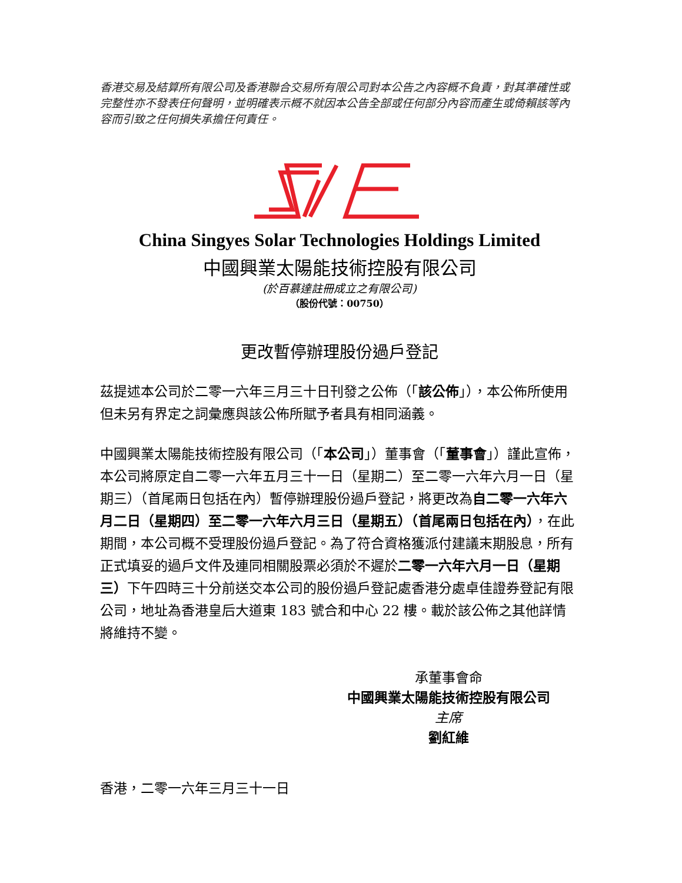香港交易及結算所有限公司及香港聯合交易所有限公司對本公告之內容概不負責，對其準確性或完整性亦不發表任何聲明，並明確表示概不就因本公告全部或任何部分內容而產生或倚賴該等內容而引致之任何損失承擔任何責任。
China Singyes Solar Technologies Holdings Limited
中國興業太陽能技術控股有限公司
(於百慕達註冊成立之有限公司)
（股份代號：00750）
更改暫停辦理股份過戶登記
茲提述本公司於二零一六年三月三十日刊發之公佈（「該公佈」），本公佈所使用但未另有界定之詞彙應與該公佈所賦予者具有相同涵義。
中國興業太陽能技術控股有限公司（「本公司」）董事會（「董事會」）謹此宣佈，本公司將原定自二零一六年五月三十一日（星期二）至二零一六年六月一日（星期三）（首尾兩日包括在內）暫停辦理股份過戶登記，將更改為自二零一六年六月二日（星期四）至二零一六年六月三日（星期五）（首尾兩日包括在內），在此期間，本公司概不受理股份過戶登記。為了符合資格獲派付建議末期股息，所有正式填妥的過戶文件及連同相關股票必須於不遲於二零一六年六月一日（星期三）下午四時三十分前送交本公司的股份過戶登記處香港分處卓佳證券登記有限公司，地址為香港皇后大道東 183 號合和中心 22 樓。載於該公佈之其他詳情將維持不變。
承董事會命
中國興業太陽能技術控股有限公司
主席
劉紅維
香港，二零一六年三月三十一日